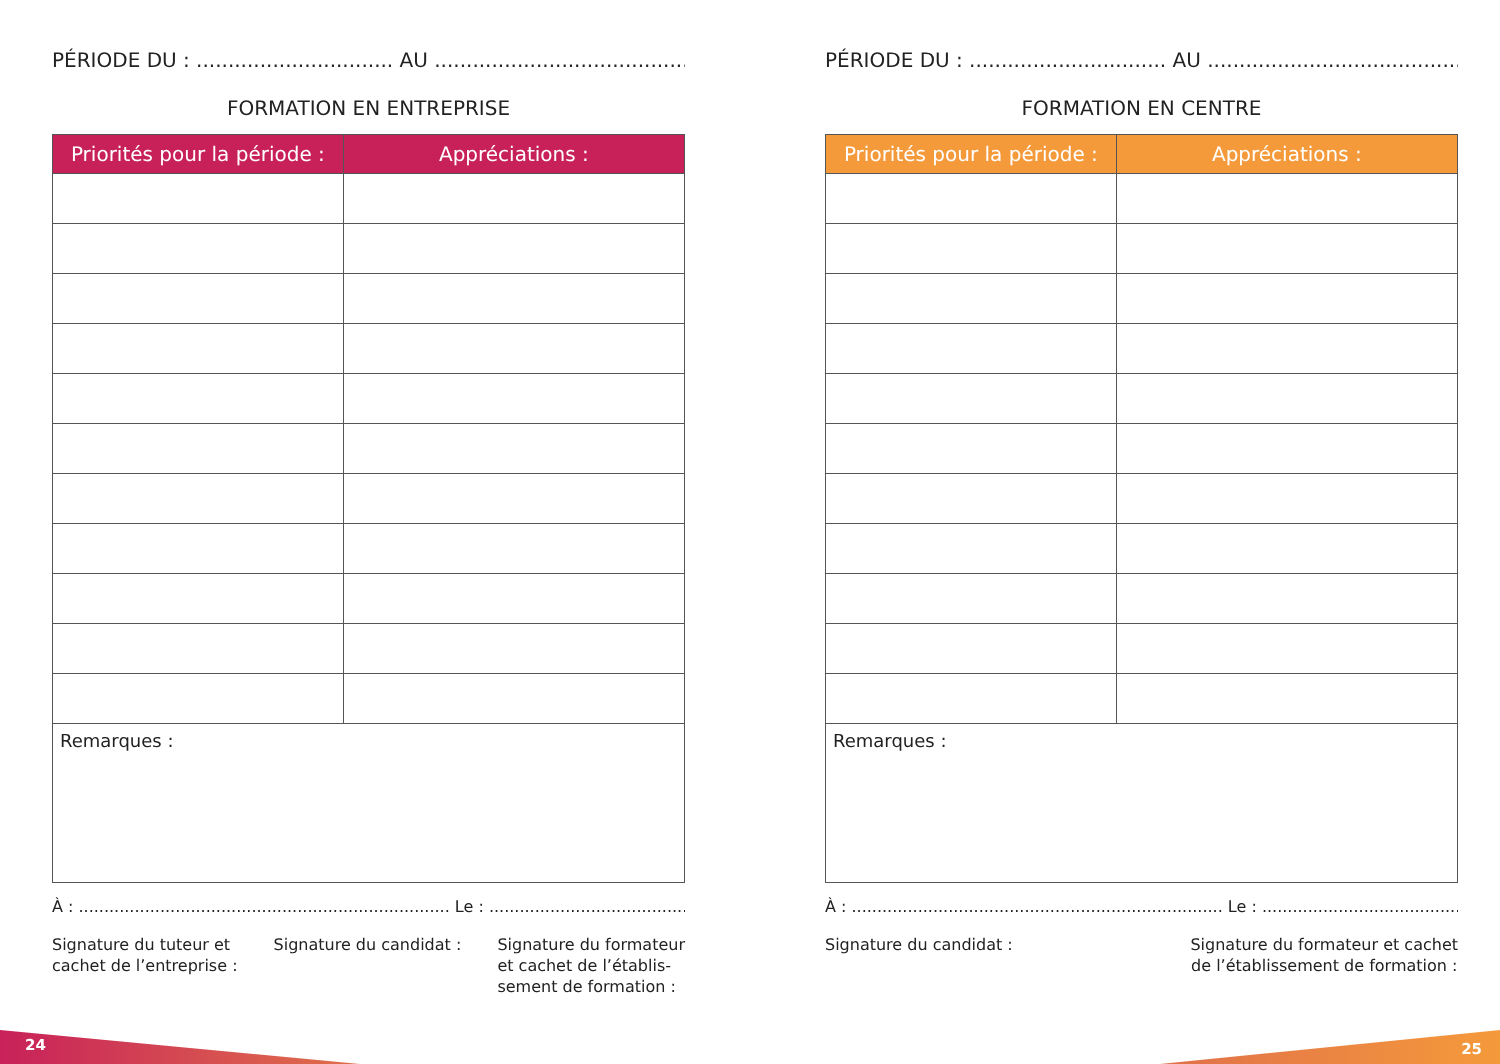PÉRIODE DU : ............................... AU .............................................
FORMATION EN ENTREPRISE
| Priorités pour la période : | Appréciations : |
| --- | --- |
| Remarques : | |
À : ......................................................................... Le : .............................................
Signature du tuteur et
cachet de l’entreprise :
Signature du candidat : Signature du formateur
et cachet de l’établis-
sement de formation :
PÉRIODE DU : ............................... AU .............................................
FORMATION EN CENTRE
| Priorités pour la période : | Appréciations : |
| --- | --- |
| Remarques : | |
À : ......................................................................... Le : .............................................
Signature du candidat : Signature du formateur et cachet
de l’établissement de formation :
24 25